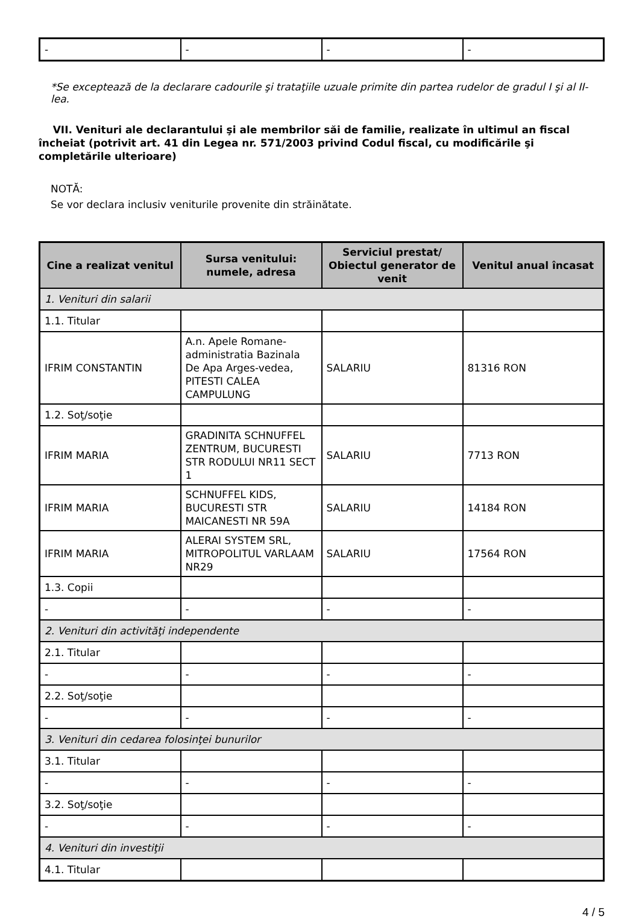| - | - | - | - |
*Se exceptează de la declarare cadourile şi trataţiile uzuale primite din partea rudelor de gradul I şi al II-lea.
VII. Venituri ale declarantului şi ale membrilor săi de familie, realizate în ultimul an fiscal încheiat (potrivit art. 41 din Legea nr. 571/2003 privind Codul fiscal, cu modificările şi completările ulterioare)
NOTĂ:
Se vor declara inclusiv veniturile provenite din străinătate.
| Cine a realizat venitul | Sursa venitului: numele, adresa | Serviciul prestat/ Obiectul generator de venit | Venitul anual încasat |
| --- | --- | --- | --- |
| 1. Venituri din salarii | | | |
| 1.1. Titular | | | |
| IFRIM CONSTANTIN | A.n. Apele Romane-administratia Bazinala De Apa Arges-vedea, PITESTI CALEA CAMPULUNG | SALARIU | 81316 RON |
| 1.2. Soţ/soţie | | | |
| IFRIM MARIA | GRADINITA SCHNUFFEL ZENTRUM, BUCURESTI STR RODULUI NR11 SECT 1 | SALARIU | 7713 RON |
| IFRIM MARIA | SCHNUFFEL KIDS, BUCURESTI STR MAICANESTI NR 59A | SALARIU | 14184 RON |
| IFRIM MARIA | ALERAI SYSTEM SRL, MITROPOLITUL VARLAAM NR29 | SALARIU | 17564 RON |
| 1.3. Copii | | | |
| - | - | - | - |
| 2. Venituri din activităţi independente | | | |
| 2.1. Titular | | | |
| - | - | - | - |
| 2.2. Soţ/soţie | | | |
| - | - | - | - |
| 3. Venituri din cedarea folosinţei bunurilor | | | |
| 3.1. Titular | | | |
| - | - | - | - |
| 3.2. Soţ/soţie | | | |
| - | - | - | - |
| 4. Venituri din investiţii | | | |
| 4.1. Titular | | | |
4 / 5